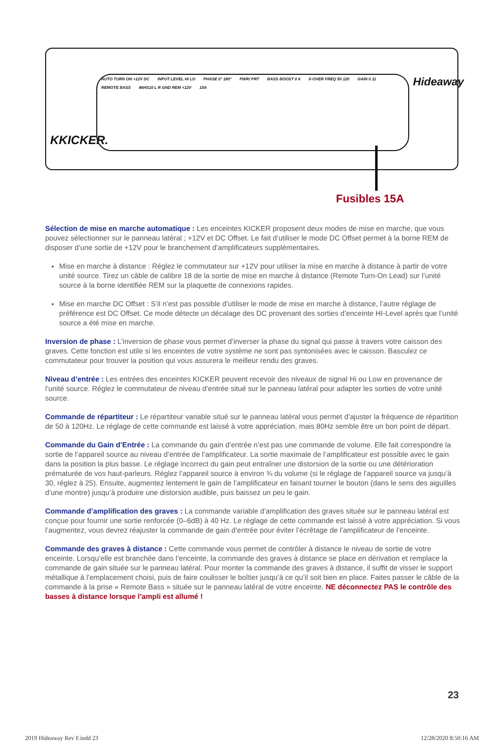AUTO TURN ON +12V DC INPUT LEVEL HI LO PHASE 0° 180° PWR/ PRT BASS BOOST 0 6 X-OVER FREQ 50 120 GAIN 0 11 REMOTE BASS 46HS10 L R GND REM +12V 15A
Hideaway
KKICKER.
Fusibles 15A
Sélection de mise en marche automatique : Les enceintes KICKER proposent deux modes de mise en marche, que vous pouvez sélectionner sur le panneau latéral ; +12V et DC Offset. Le fait d’utiliser le mode DC Offset permet à la borne REM de disposer d’une sortie de +12V pour le branchement d’amplificateurs supplémentaires.
Mise en marche à distance : Réglez le commutateur sur +12V pour utiliser la mise en marche à distance à partir de votre unité source. Tirez un câble de calibre 18 de la sortie de mise en marche à distance (Remote Turn-On Lead) sur l’unité source à la borne identifiée REM sur la plaquette de connexions rapides.
Mise en marche DC Offset : S’il n’est pas possible d’utiliser le mode de mise en marche à distance, l’autre réglage de préférence est DC Offset. Ce mode détecte un décalage des DC provenant des sorties d’enceinte HI-Level après que l’unité source a été mise en marche.
Inversion de phase : L’inversion de phase vous permet d’inverser la phase du signal qui passe à travers votre caisson des graves. Cette fonction est utile si les enceintes de votre système ne sont pas syntonisées avec le caisson. Basculez ce commutateur pour trouver la position qui vous assurera le meilleur rendu des graves.
Niveau d’entrée : Les entrées des enceintes KICKER peuvent recevoir des niveaux de signal Hi ou Low en provenance de l’unité source. Réglez le commutateur de niveau d’entrée situé sur le panneau latéral pour adapter les sorties de votre unité source.
Commande de répartiteur : Le répartiteur variable situé sur le panneau latéral vous permet d’ajuster la fréquence de répartition de 50 à 120Hz. Le réglage de cette commande est laissé à votre appréciation, mais 80Hz semble être un bon point de départ.
Commande du Gain d’Entrée : La commande du gain d’entrée n’est pas une commande de volume. Elle fait correspondre la sortie de l’appareil source au niveau d’entrée de l’amplificateur. La sortie maximale de l’amplificateur est possible avec le gain dans la position la plus basse. Le réglage incorrect du gain peut entraîner une distorsion de la sortie ou une détérioration prématurée de vos haut-parleurs. Réglez l’appareil source à environ ¾ du volume (si le réglage de l’appareil source va jusqu’à 30, réglez à 25). Ensuite, augmentez lentement le gain de l’amplificateur en faisant tourner le bouton (dans le sens des aiguilles d’une montre) jusqu’à produire une distorsion audible, puis baissez un peu le gain.
Commande d’amplification des graves : La commande variable d’amplification des graves située sur le panneau latéral est conçue pour fournir une sortie renforcée (0–6dB) à 40 Hz. Le réglage de cette commande est laissé à votre appréciation. Si vous l’augmentez, vous devrez réajuster la commande de gain d’entrée pour éviter l’écrêtage de l’amplificateur de l’enceinte.
Commande des graves à distance : Cette commande vous permet de contrôler à distance le niveau de sortie de votre enceinte. Lorsqu’elle est branchée dans l’enceinte, la commande des graves à distance se place en dérivation et remplace la commande de gain située sur le panneau latéral. Pour monter la commande des graves à distance, il suffit de visser le support métallique à l’emplacement choisi, puis de faire coulisser le boîtier jusqu’à ce qu’il soit bien en place. Faites passer le câble de la commande à la prise « Remote Bass » située sur le panneau latéral de votre enceinte. NE déconnectez PAS le contrôle des basses à distance lorsque l’ampli est allumé !
23
2019 Hideaway Rev F.indd 23 12/28/2020 8:50:16 AM